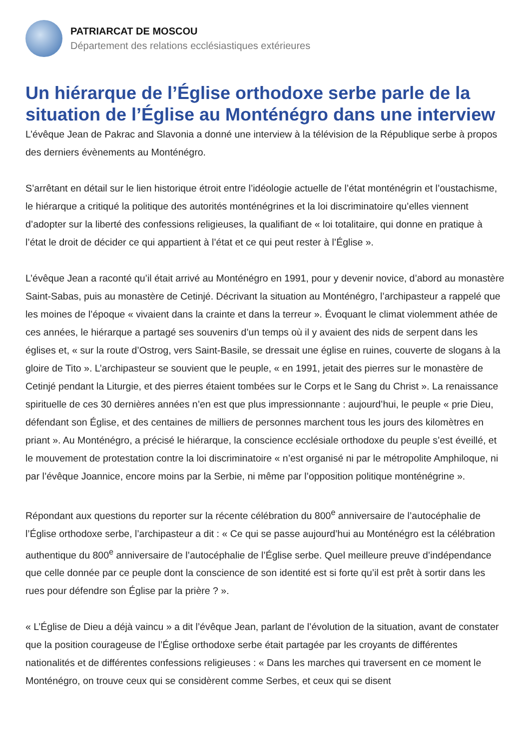PATRIARCAT DE MOSCOU
Département des relations ecclésiastiques extérieures
Un hiérarque de l’Église orthodoxe serbe parle de la situation de l’Église au Monténégro dans une interview
L’évêque Jean de Pakrac and Slavonia a donné une interview à la télévision de la République serbe à propos des derniers évènements au Monténégro.
S’arrêtant en détail sur le lien historique étroit entre l’idéologie actuelle de l’état monténégrin et l’oustachisme, le hiérarque a critiqué la politique des autorités monténégrines et la loi discriminatoire qu’elles viennent d’adopter sur la liberté des confessions religieuses, la qualifiant de « loi totalitaire, qui donne en pratique à l’état le droit de décider ce qui appartient à l’état et ce qui peut rester à l’Église ».
L’évêque Jean a raconté qu’il était arrivé au Monténégro en 1991, pour y devenir novice, d’abord au monastère Saint-Sabas, puis au monastère de Cetinjé. Décrivant la situation au Monténégro, l’archipasteur a rappelé que les moines de l’époque « vivaient dans la crainte et dans la terreur ». Évoquant le climat violemment athée de ces années, le hiérarque a partagé ses souvenirs d’un temps où il y avaient des nids de serpent dans les églises et, « sur la route d’Ostrog, vers Saint-Basile, se dressait une église en ruines, couverte de slogans à la gloire de Tito ». L’archipasteur se souvient que le peuple, « en 1991, jetait des pierres sur le monastère de Cetinjé pendant la Liturgie, et des pierres étaient tombées sur le Corps et le Sang du Christ ». La renaissance spirituelle de ces 30 dernières années n’en est que plus impressionnante : aujourd’hui, le peuple « prie Dieu, défendant son Église, et des centaines de milliers de personnes marchent tous les jours des kilomètres en priant ». Au Monténégro, a précisé le hiérarque, la conscience ecclésiale orthodoxe du peuple s’est éveillé, et le mouvement de protestation contre la loi discriminatoire « n’est organisé ni par le métropolite Amphiloque, ni par l’évêque Joannice, encore moins par la Serbie, ni même par l’opposition politique monténégrine ».
Répondant aux questions du reporter sur la récente célébration du 800<sup>e</sup> anniversaire de l’autocéphalie de l’Église orthodoxe serbe, l’archipasteur a dit : « Ce qui se passe aujourd’hui au Monténégro est la célébration authentique du 800<sup>e</sup> anniversaire de l’autocéphalie de l’Église serbe. Quel meilleure preuve d’indépendance que celle donnée par ce peuple dont la conscience de son identité est si forte qu’il est prêt à sortir dans les rues pour défendre son Église par la prière ? ».
« L’Église de Dieu a déjà vaincu » a dit l’évêque Jean, parlant de l’évolution de la situation, avant de constater que la position courageuse de l’Église orthodoxe serbe était partagée par les croyants de différentes nationalités et de différentes confessions religieuses : « Dans les marches qui traversent en ce moment le Monténégro, on trouve ceux qui se considèrent comme Serbes, et ceux qui se disent